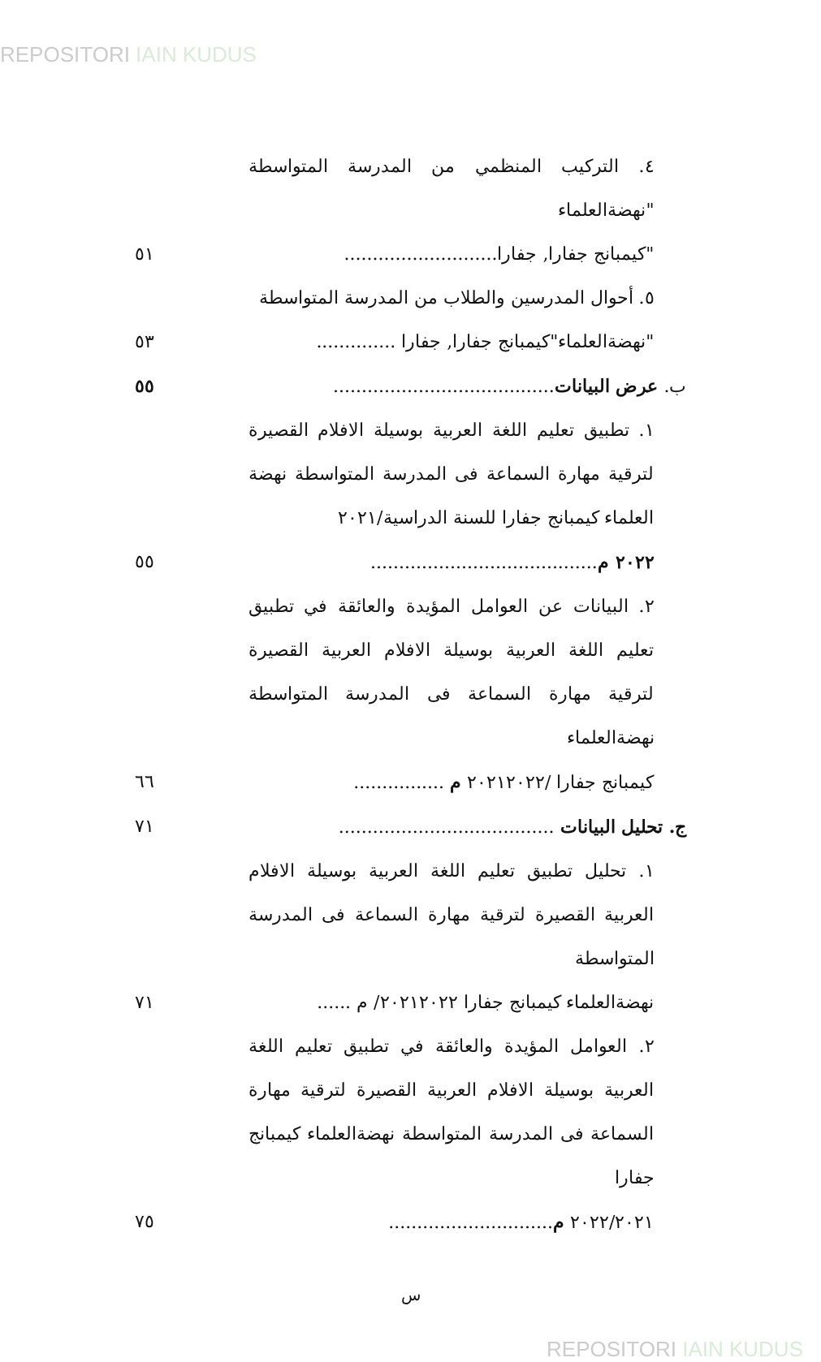REPOSITORI IAIN KUDUS
٤. التركيب المنظمي من المدرسة المتواسطة "نهضةالعلماء
"كيمبانج جفارا, جفارا........................... ٥١
٥. أحوال المدرسين والطلاب من المدرسة المتواسطة
"نهضةالعلماء"كيمبانج جفارا, جفارا .............. ٥٣
ب. عرض البيانات....................................... ٥٥
١. تطبيق تعليم اللغة العربية بوسيلة الافلام القصيرة لترقية مهارة السماعة فى المدرسة المتواسطة نهضة العلماء كيمبانج جفارا للسنة الدراسية/٢٠٢١
٢٠٢٢ م........................................ ٥٥
٢. البيانات عن العوامل المؤيدة والعائقة في تطبيق تعليم اللغة العربية بوسيلة الافلام العربية القصيرة لترقية مهارة السماعة فى المدرسة المتواسطة نهضةالعلماء
كيمبانج جفارا /٢٠٢١٢٠٢٢ م ................ ٦٦
ج. تحليل البيانات ...................................... ٧١
١. تحليل تطبيق تعليم اللغة العربية بوسيلة الافلام العربية القصيرة لترقية مهارة السماعة فى المدرسة المتواسطة
نهضةالعلماء كيمبانج جفارا ٢٠٢١٢٠٢٢/ م ...... ٧١
٢. العوامل المؤيدة والعائقة في تطبيق تعليم اللغة العربية بوسيلة الافلام العربية القصيرة لترقية مهارة السماعة فى المدرسة المتواسطة نهضةالعلماء كيمبانج جفارا
٢٠٢٢/٢٠٢١ م............................. ٧٥
س
REPOSITORI IAIN KUDUS